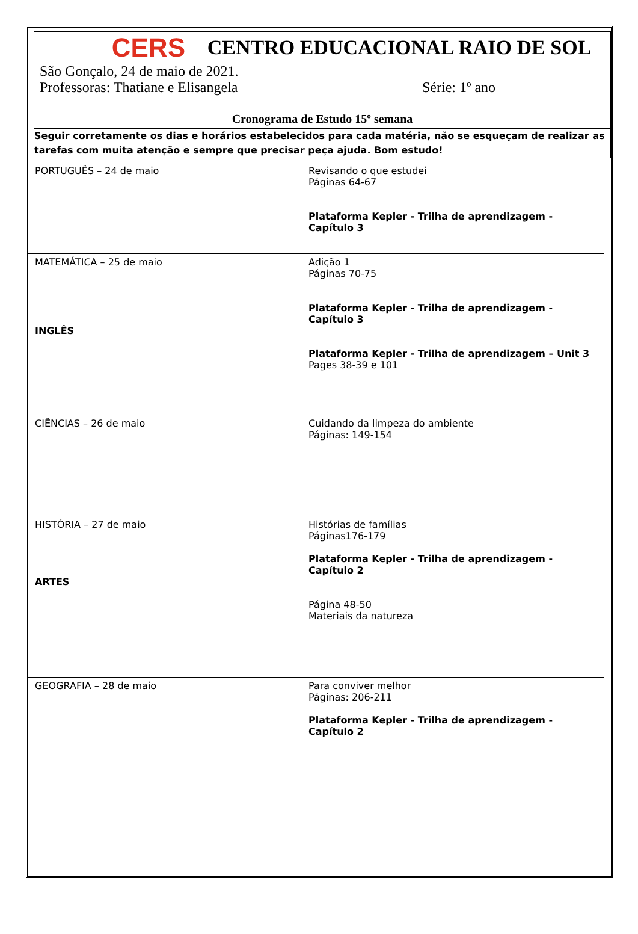CERS
CENTRO EDUCACIONAL RAIO DE SOL
São Gonçalo, 24 de maio de 2021.
Professoras: Thatiane e Elisangela Série: 1º ano
Cronograma de Estudo 15º semana
Seguir corretamente os dias e horários estabelecidos para cada matéria, não se esqueçam de realizar as tarefas com muita atenção e sempre que precisar peça ajuda. Bom estudo!
| PORTUGUÊS – 24 de maio | Revisando o que estudei Páginas 64-67 Plataforma Kepler - Trilha de aprendizagem - Capítulo 3 |
| MATEMÁTICA – 25 de maio INGLÊS | Adição 1 Páginas 70-75 Plataforma Kepler - Trilha de aprendizagem - Capítulo 3 Plataforma Kepler - Trilha de aprendizagem – Unit 3 Pages 38-39 e 101 |
| CIÊNCIAS – 26 de maio | Cuidando da limpeza do ambiente Páginas: 149-154 |
| HISTÓRIA – 27 de maio ARTES | Histórias de famílias Páginas176-179 Plataforma Kepler - Trilha de aprendizagem - Capítulo 2 Página 48-50 Materiais da natureza |
| GEOGRAFIA – 28 de maio | Para conviver melhor Páginas: 206-211 Plataforma Kepler - Trilha de aprendizagem - Capítulo 2 |